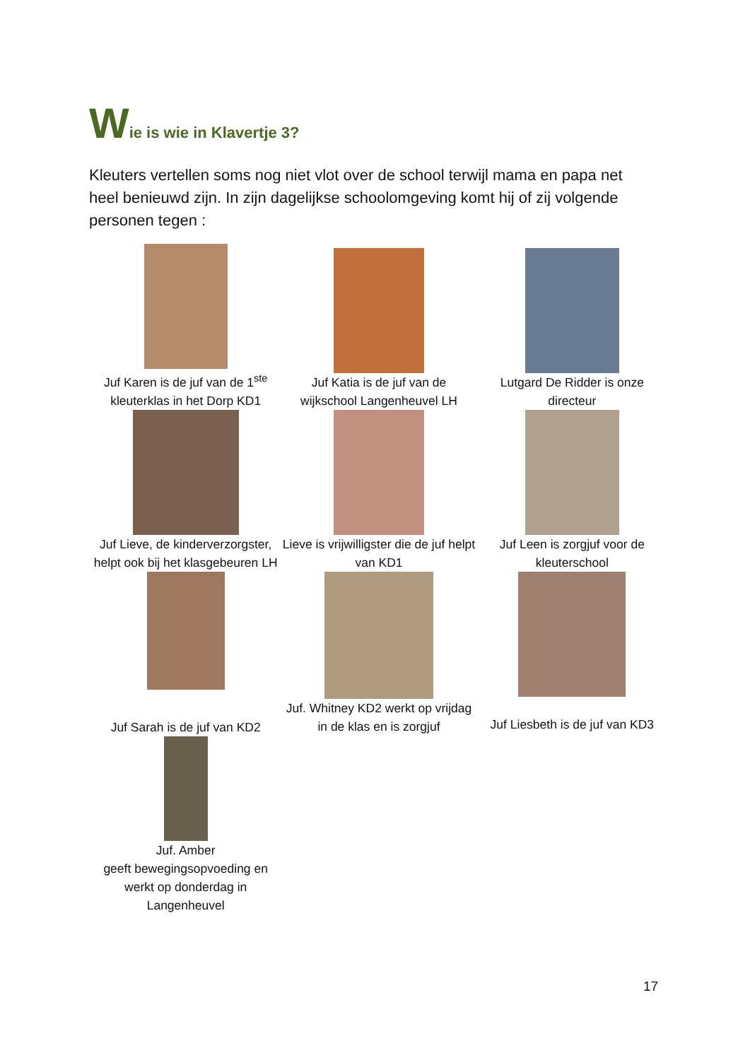Wie is wie in Klavertje 3?
Kleuters vertellen soms nog niet vlot over de school terwijl mama en papa net heel benieuwd zijn. In zijn dagelijkse schoolomgeving komt hij of zij volgende personen tegen :
| Juf Karen is de juf van de 1<sup>ste</sup> kleuterklas in het Dorp KD1 | Juf Katia is de juf van de wijkschool Langenheuvel LH | Lutgard De Ridder is onze directeur |
| Juf Lieve, de kinderverzorgster, helpt ook bij het klasgebeuren LH | Lieve is vrijwilligster die de juf helpt van KD1 | Juf Leen is zorgjuf voor de kleuterschool |
| Juf Sarah is de juf van KD2 | Juf. Whitney KD2 werkt op vrijdag in de klas en is zorgjuf | Juf Liesbeth is de juf van KD3 |
| Juf. Amber geeft bewegingsopvoeding en werkt op donderdag in Langenheuvel | | |
17